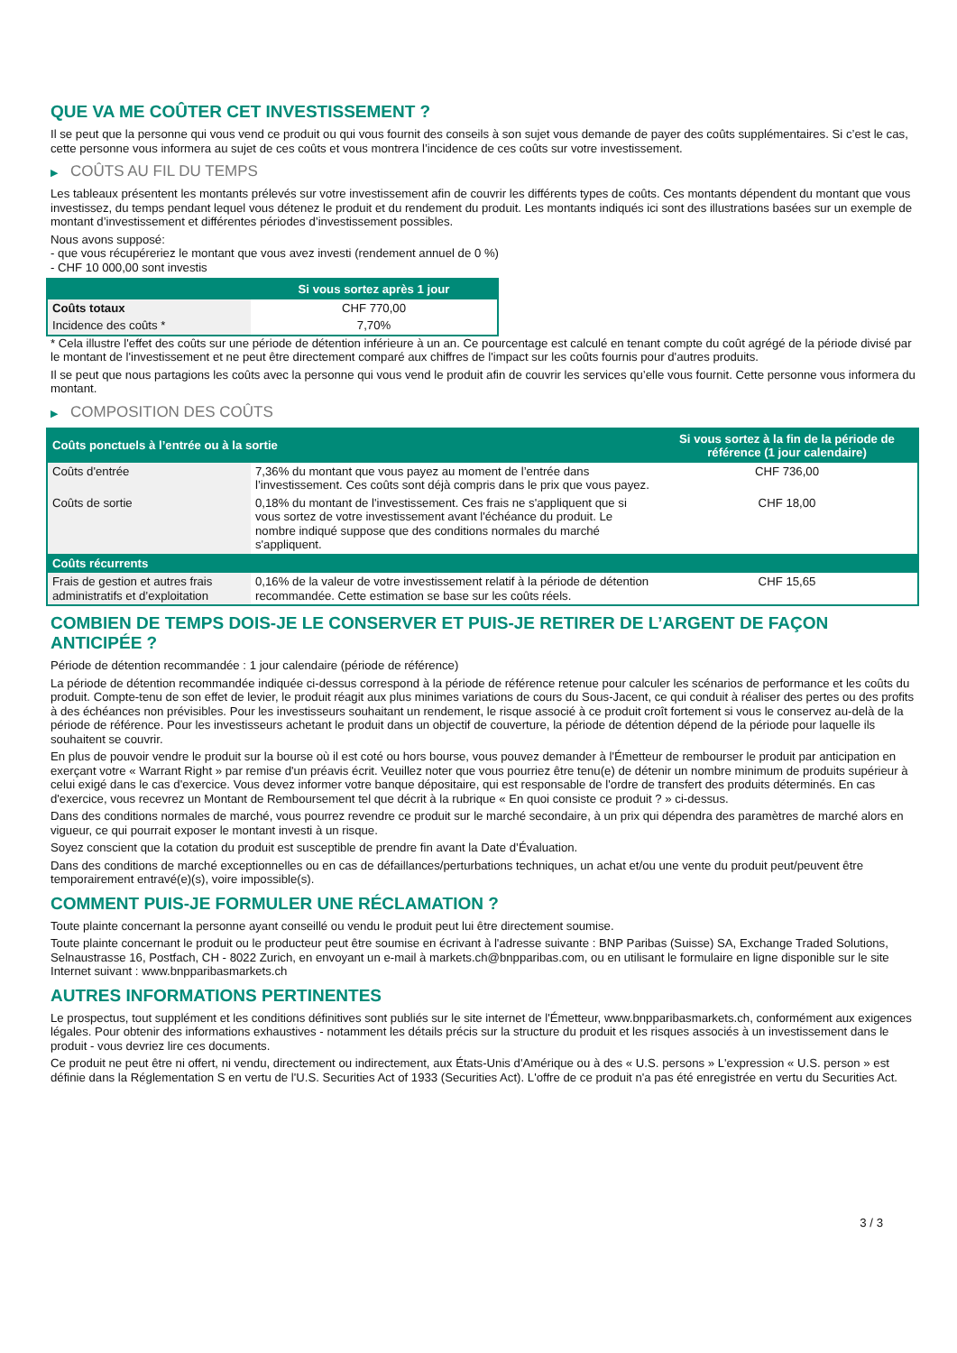QUE VA ME COÛTER CET INVESTISSEMENT ?
Il se peut que la personne qui vous vend ce produit ou qui vous fournit des conseils à son sujet vous demande de payer des coûts supplémentaires. Si c’est le cas, cette personne vous informera au sujet de ces coûts et vous montrera l’incidence de ces coûts sur votre investissement.
▶ COÛTS AU FIL DU TEMPS
Les tableaux présentent les montants prélevés sur votre investissement afin de couvrir les différents types de coûts. Ces montants dépendent du montant que vous investissez, du temps pendant lequel vous détenez le produit et du rendement du produit. Les montants indiqués ici sont des illustrations basées sur un exemple de montant d’investissement et différentes périodes d’investissement possibles.
Nous avons supposé:
- que vous récupéreriez le montant que vous avez investi (rendement annuel de 0 %)
- CHF 10 000,00 sont investis
| | Si vous sortez après 1 jour |
| --- | --- |
| Coûts totaux | CHF 770,00 |
| Incidence des coûts * | 7,70% |
* Cela illustre l'effet des coûts sur une période de détention inférieure à un an. Ce pourcentage est calculé en tenant compte du coût agrégé de la période divisé par le montant de l'investissement et ne peut être directement comparé aux chiffres de l'impact sur les coûts fournis pour d'autres produits.
Il se peut que nous partagions les coûts avec la personne qui vous vend le produit afin de couvrir les services qu’elle vous fournit. Cette personne vous informera du montant.
▶ COMPOSITION DES COÛTS
| Coûts ponctuels à l’entrée ou à la sortie | | Si vous sortez à la fin de la période de référence (1 jour calendaire) |
| --- | --- | --- |
| Coûts d'entrée | 7,36% du montant que vous payez au moment de l’entrée dans l’investissement. Ces coûts sont déjà compris dans le prix que vous payez. | CHF 736,00 |
| Coûts de sortie | 0,18% du montant de l'investissement. Ces frais ne s'appliquent que si vous sortez de votre investissement avant l'échéance du produit. Le nombre indiqué suppose que des conditions normales du marché s'appliquent. | CHF 18,00 |
| Coûts récurrents | | |
| Frais de gestion et autres frais administratifs et d’exploitation | 0,16% de la valeur de votre investissement relatif à la période de détention recommandée. Cette estimation se base sur les coûts réels. | CHF 15,65 |
COMBIEN DE TEMPS DOIS-JE LE CONSERVER ET PUIS-JE RETIRER DE L’ARGENT DE FAÇON ANTICIPÉE ?
Période de détention recommandée : 1 jour calendaire (période de référence)
La période de détention recommandée indiquée ci-dessus correspond à la période de référence retenue pour calculer les scénarios de performance et les coûts du produit. Compte-tenu de son effet de levier, le produit réagit aux plus minimes variations de cours du Sous-Jacent, ce qui conduit à réaliser des pertes ou des profits à des échéances non prévisibles. Pour les investisseurs souhaitant un rendement, le risque associé à ce produit croît fortement si vous le conservez au-delà de la période de référence. Pour les investisseurs achetant le produit dans un objectif de couverture, la période de détention dépend de la période pour laquelle ils souhaitent se couvrir.
En plus de pouvoir vendre le produit sur la bourse où il est coté ou hors bourse, vous pouvez demander à l'Émetteur de rembourser le produit par anticipation en exerçant votre « Warrant Right » par remise d'un préavis écrit. Veuillez noter que vous pourriez être tenu(e) de détenir un nombre minimum de produits supérieur à celui exigé dans le cas d'exercice. Vous devez informer votre banque dépositaire, qui est responsable de l'ordre de transfert des produits déterminés. En cas d'exercice, vous recevrez un Montant de Remboursement tel que décrit à la rubrique « En quoi consiste ce produit ? » ci-dessus.
Dans des conditions normales de marché, vous pourrez revendre ce produit sur le marché secondaire, à un prix qui dépendra des paramètres de marché alors en vigueur, ce qui pourrait exposer le montant investi à un risque.
Soyez conscient que la cotation du produit est susceptible de prendre fin avant la Date d’Évaluation.
Dans des conditions de marché exceptionnelles ou en cas de défaillances/perturbations techniques, un achat et/ou une vente du produit peut/peuvent être temporairement entravé(e)(s), voire impossible(s).
COMMENT PUIS-JE FORMULER UNE RÉCLAMATION ?
Toute plainte concernant la personne ayant conseillé ou vendu le produit peut lui être directement soumise.
Toute plainte concernant le produit ou le producteur peut être soumise en écrivant à l'adresse suivante : BNP Paribas (Suisse) SA, Exchange Traded Solutions, Selnaustrasse 16, Postfach, CH - 8022 Zurich, en envoyant un e-mail à markets.ch@bnpparibas.com, ou en utilisant le formulaire en ligne disponible sur le site Internet suivant : www.bnpparibasmarkets.ch
AUTRES INFORMATIONS PERTINENTES
Le prospectus, tout supplément et les conditions définitives sont publiés sur le site internet de l'Émetteur, www.bnpparibasmarkets.ch, conformément aux exigences légales. Pour obtenir des informations exhaustives - notamment les détails précis sur la structure du produit et les risques associés à un investissement dans le produit - vous devriez lire ces documents.
Ce produit ne peut être ni offert, ni vendu, directement ou indirectement, aux États-Unis d'Amérique ou à des « U.S. persons » L'expression « U.S. person » est définie dans la Réglementation S en vertu de l'U.S. Securities Act of 1933 (Securities Act). L'offre de ce produit n'a pas été enregistrée en vertu du Securities Act.
3 / 3